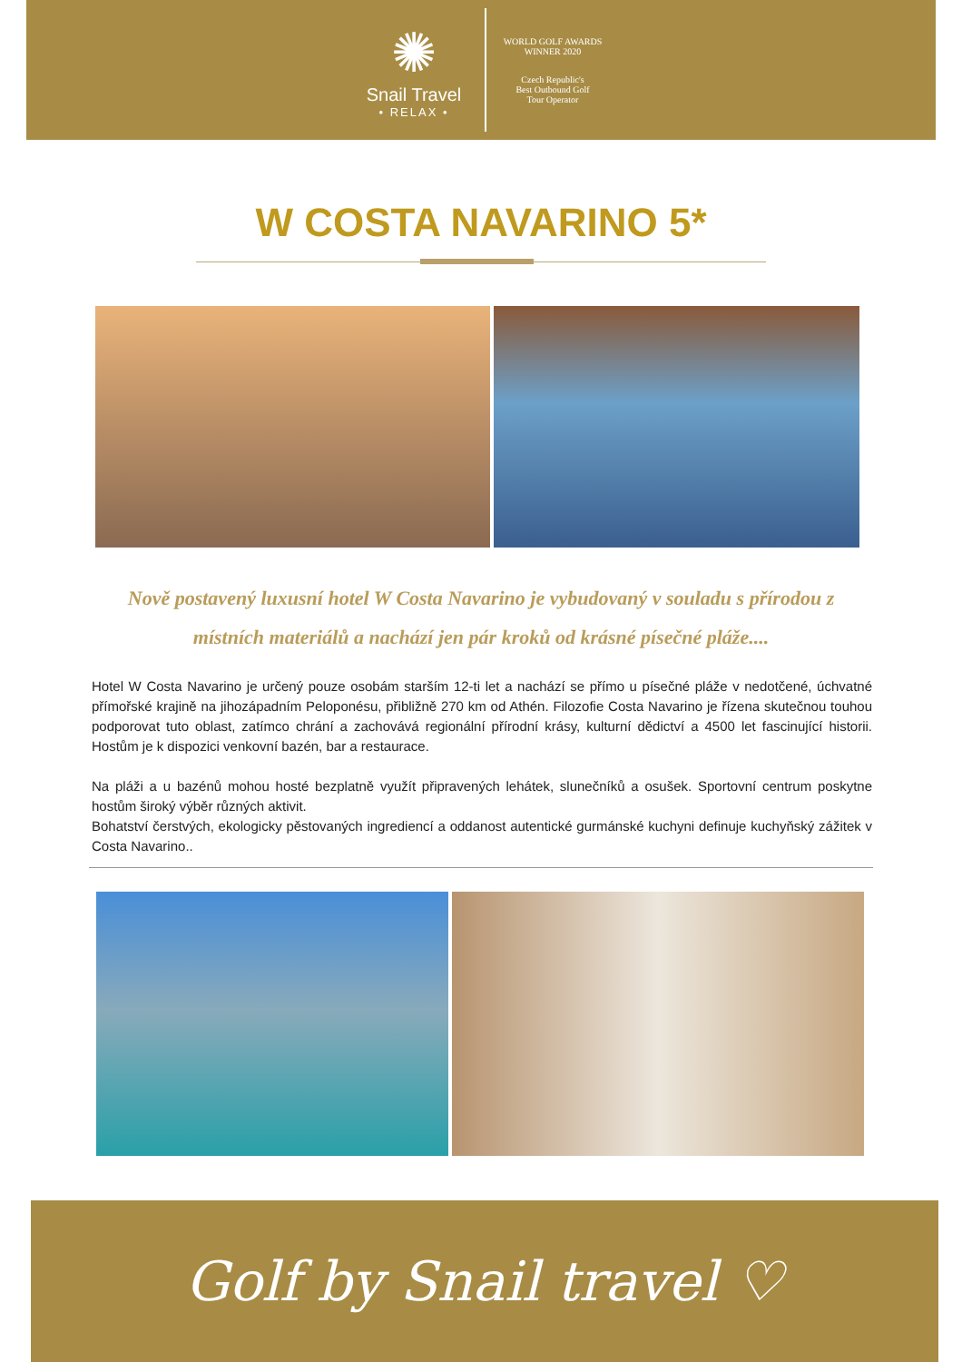✺
Snail Travel
• RELAX •
WORLD GOLF AWARDS
WINNER 2020
Czech Republic's
Best Outbound Golf
Tour Operator
W COSTA NAVARINO 5*
Nově postavený luxusní hotel W Costa Navarino je vybudovaný v souladu s přírodou z místních materiálů a nachází jen pár kroků od krásné písečné pláže....
Hotel W Costa Navarino je určený pouze osobám starším 12-ti let a nachází se přímo u písečné pláže v nedotčené, úchvatné přímořské krajině na jihozápadním Peloponésu, přibližně 270 km od Athén. Filozofie Costa Navarino je řízena skutečnou touhou podporovat tuto oblast, zatímco chrání a zachovává regionální přírodní krásy, kulturní dědictví a 4500 let fascinující historii. Hostům je k dispozici venkovní bazén, bar a restaurace.
Na pláži a u bazénů mohou hosté bezplatně využít připravených lehátek, slunečníků a osušek. Sportovní centrum poskytne hostům široký výběr různých aktivit.
Bohatství čerstvých, ekologicky pěstovaných ingrediencí a oddanost autentické gurmánské kuchyni definuje kuchyňský zážitek v Costa Navarino..
Golf by Snail travel ♡